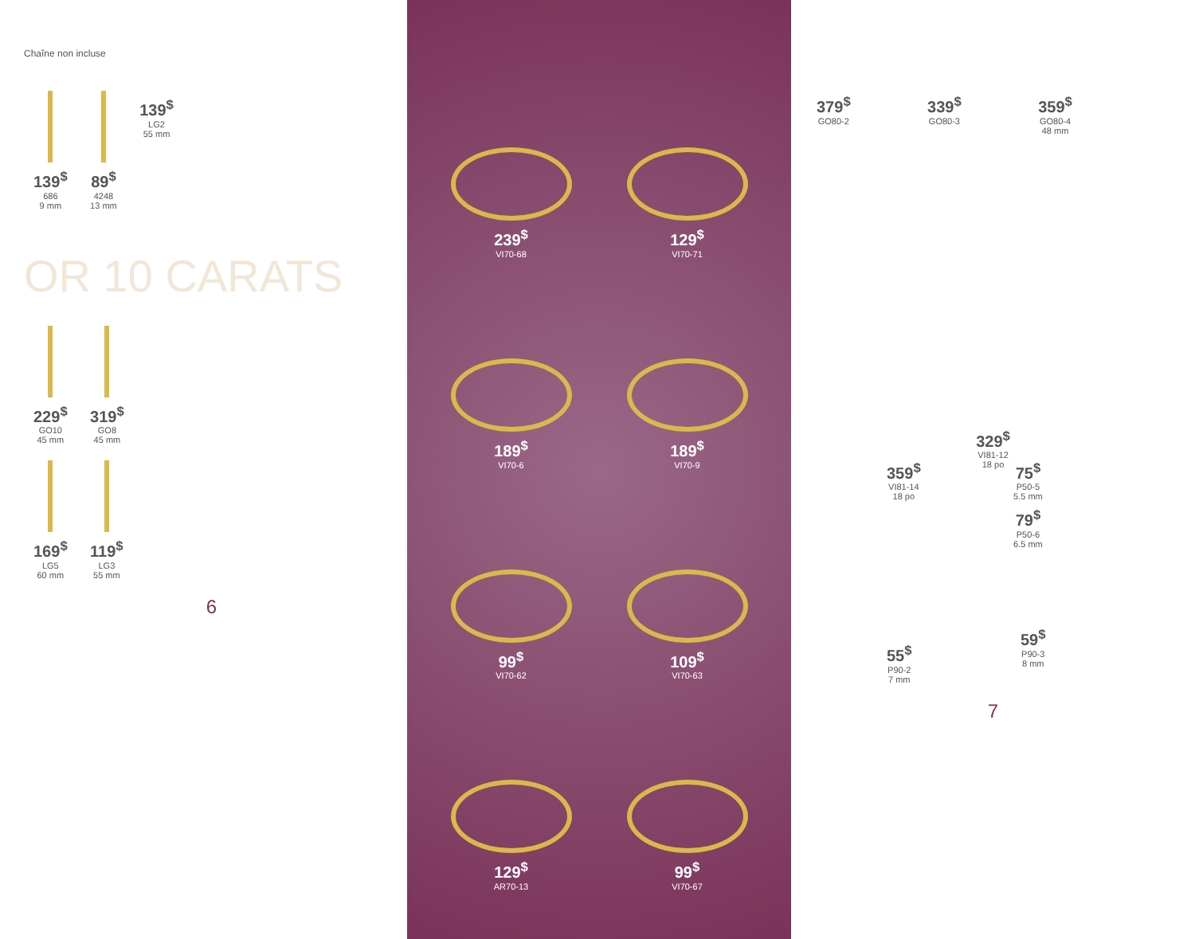Chaîne non incluse
139<sup>$</sup>
686
9 mm
89<sup>$</sup>
4248
13 mm
139<sup>$</sup>
LG2
55 mm
OR 10 CARATS
229<sup>$</sup>
GO10
45 mm
319<sup>$</sup>
GO8
45 mm
169<sup>$</sup>
LG5
60 mm
119<sup>$</sup>
LG3
55 mm
6
239<sup>$</sup>
VI70-68
129<sup>$</sup>
VI70-71
189<sup>$</sup>
VI70-6
189<sup>$</sup>
VI70-9
99<sup>$</sup>
VI70-62
109<sup>$</sup>
VI70-63
129<sup>$</sup>
AR70-13
99<sup>$</sup>
VI70-67
379<sup>$</sup>
GO80-2
339<sup>$</sup>
GO80-3
359<sup>$</sup>
GO80-4
48 mm
329<sup>$</sup>
VI81-12
18 po
359<sup>$</sup>
VI81-14
18 po
75<sup>$</sup>
P50-5
5.5 mm
79<sup>$</sup>
P50-6
6.5 mm
55<sup>$</sup>
P90-2
7 mm
59<sup>$</sup>
P90-3
8 mm
7